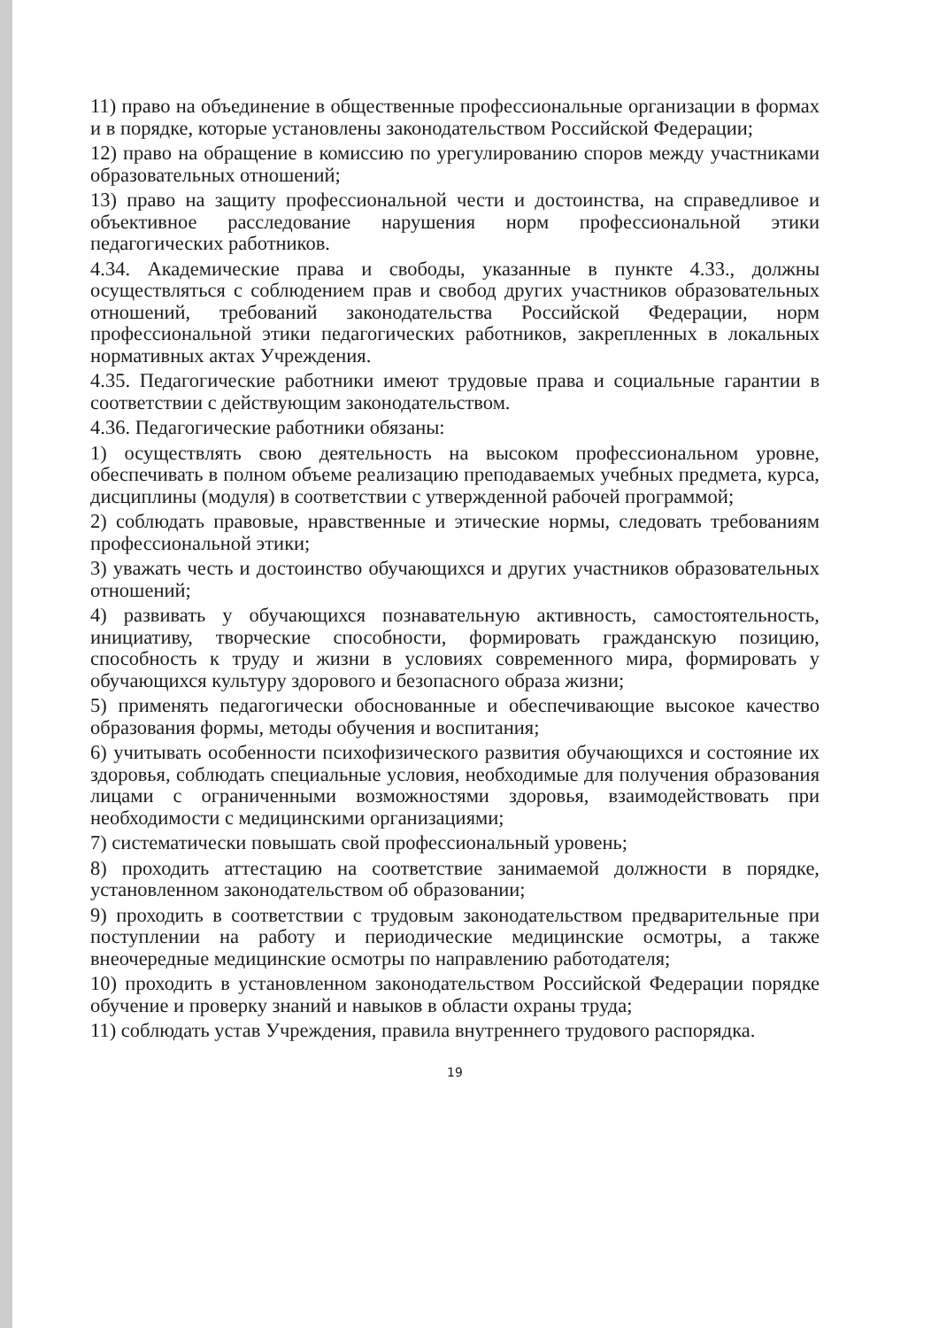11) право на объединение в общественные профессиональные организации в формах и в порядке, которые установлены законодательством Российской Федерации;
12) право на обращение в комиссию по урегулированию споров между участниками образовательных отношений;
13) право на защиту профессиональной чести и достоинства, на справедливое и объективное расследование нарушения норм профессиональной этики педагогических работников.
4.34. Академические права и свободы, указанные в пункте 4.33., должны осуществляться с соблюдением прав и свобод других участников образовательных отношений, требований законодательства Российской Федерации, норм профессиональной этики педагогических работников, закрепленных в локальных нормативных актах Учреждения.
4.35. Педагогические работники имеют трудовые права и социальные гарантии в соответствии с действующим законодательством.
4.36. Педагогические работники обязаны:
1) осуществлять свою деятельность на высоком профессиональном уровне, обеспечивать в полном объеме реализацию преподаваемых учебных предмета, курса, дисциплины (модуля) в соответствии с утвержденной рабочей программой;
2) соблюдать правовые, нравственные и этические нормы, следовать требованиям профессиональной этики;
3) уважать честь и достоинство обучающихся и других участников образовательных отношений;
4) развивать у обучающихся познавательную активность, самостоятельность, инициативу, творческие способности, формировать гражданскую позицию, способность к труду и жизни в условиях современного мира, формировать у обучающихся культуру здорового и безопасного образа жизни;
5) применять педагогически обоснованные и обеспечивающие высокое качество образования формы, методы обучения и воспитания;
6) учитывать особенности психофизического развития обучающихся и состояние их здоровья, соблюдать специальные условия, необходимые для получения образования лицами с ограниченными возможностями здоровья, взаимодействовать при необходимости с медицинскими организациями;
7) систематически повышать свой профессиональный уровень;
8) проходить аттестацию на соответствие занимаемой должности в порядке, установленном законодательством об образовании;
9) проходить в соответствии с трудовым законодательством предварительные при поступлении на работу и периодические медицинские осмотры, а также внеочередные медицинские осмотры по направлению работодателя;
10) проходить в установленном законодательством Российской Федерации порядке обучение и проверку знаний и навыков в области охраны труда;
11) соблюдать устав Учреждения, правила внутреннего трудового распорядка.
19